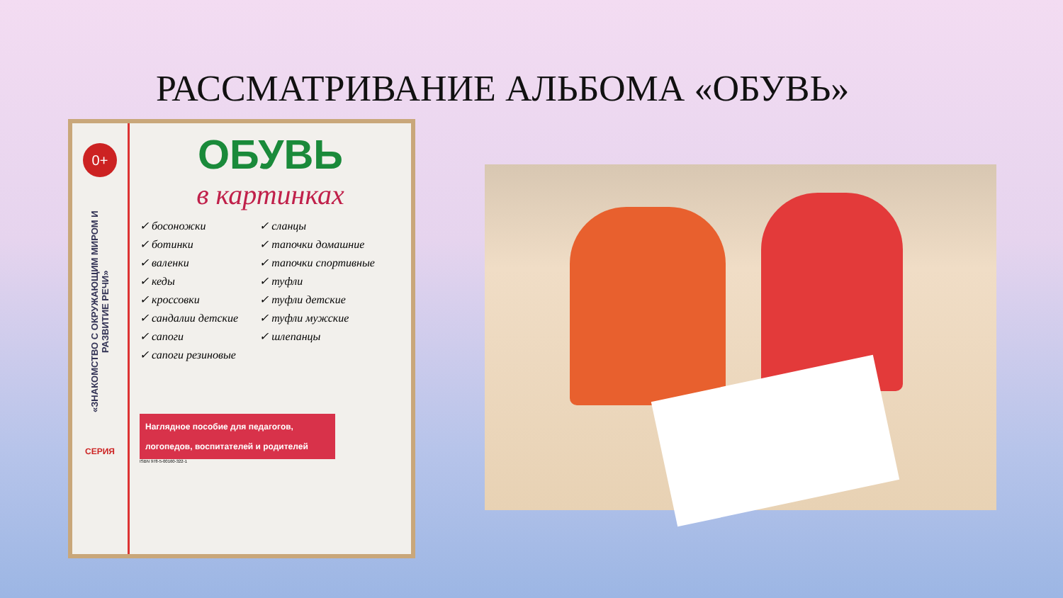РАССМАТРИВАНИЕ АЛЬБОМА «ОБУВЬ»
0+
«ЗНАКОМСТВО С ОКРУЖАЮЩИМ МИРОМ И РАЗВИТИЕ РЕЧИ»
СЕРИЯ
ОБУВЬ
в картинках
✓ босоножки
✓ ботинки
✓ валенки
✓ кеды
✓ кроссовки
✓ сандалии детские
✓ сапоги
✓ сапоги резиновые
✓ сланцы
✓ тапочки домашние
✓ тапочки спортивные
✓ туфли
✓ туфли детские
✓ туфли мужские
✓ шлепанцы
Наглядное пособие для педагогов, логопедов, воспитателей и родителей
ISBN 978-5-00160-322-1